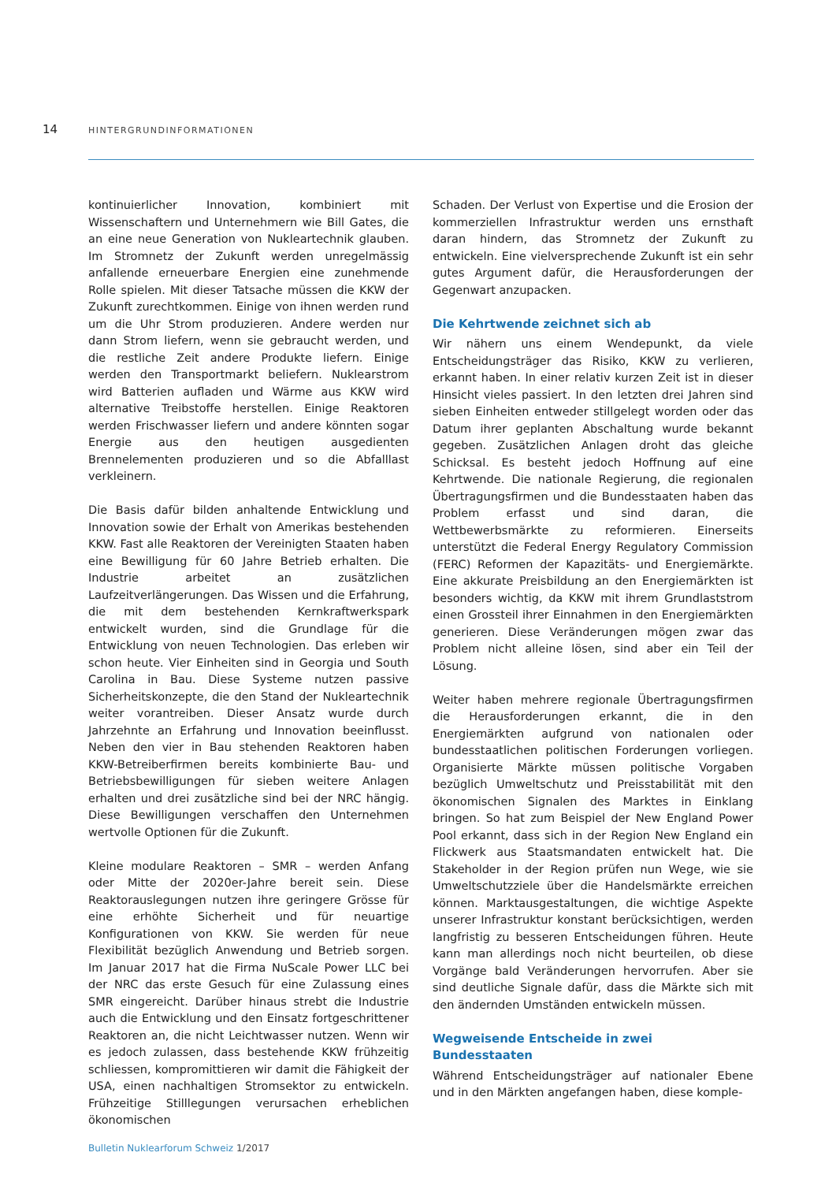14 HINTERGRUNDINFORMATIONEN
kontinuierlicher Innovation, kombiniert mit Wissenschaftern und Unternehmern wie Bill Gates, die an eine neue Generation von Nukleartechnik glauben. Im Stromnetz der Zukunft werden unregelmässig anfallende erneuerbare Energien eine zunehmende Rolle spielen. Mit dieser Tatsache müssen die KKW der Zukunft zurechtkommen. Einige von ihnen werden rund um die Uhr Strom produzieren. Andere werden nur dann Strom liefern, wenn sie gebraucht werden, und die restliche Zeit andere Produkte liefern. Einige werden den Transportmarkt beliefern. Nuklearstrom wird Batterien aufladen und Wärme aus KKW wird alternative Treibstoffe herstellen. Einige Reaktoren werden Frischwasser liefern und andere könnten sogar Energie aus den heutigen ausgedienten Brennelementen produzieren und so die Abfalllast verkleinern.
Die Basis dafür bilden anhaltende Entwicklung und Innovation sowie der Erhalt von Amerikas bestehenden KKW. Fast alle Reaktoren der Vereinigten Staaten haben eine Bewilligung für 60 Jahre Betrieb erhalten. Die Industrie arbeitet an zusätzlichen Laufzeitverlängerungen. Das Wissen und die Erfahrung, die mit dem bestehenden Kernkraftwerkspark entwickelt wurden, sind die Grundlage für die Entwicklung von neuen Technologien. Das erleben wir schon heute. Vier Einheiten sind in Georgia und South Carolina in Bau. Diese Systeme nutzen passive Sicherheitskonzepte, die den Stand der Nukleartechnik weiter vorantreiben. Dieser Ansatz wurde durch Jahrzehnte an Erfahrung und Innovation beeinflusst. Neben den vier in Bau stehenden Reaktoren haben KKW-Betreiberfirmen bereits kombinierte Bau- und Betriebsbewilligungen für sieben weitere Anlagen erhalten und drei zusätzliche sind bei der NRC hängig. Diese Bewilligungen verschaffen den Unternehmen wertvolle Optionen für die Zukunft.
Kleine modulare Reaktoren – SMR – werden Anfang oder Mitte der 2020er-Jahre bereit sein. Diese Reaktorauslegungen nutzen ihre geringere Grösse für eine erhöhte Sicherheit und für neuartige Konfigurationen von KKW. Sie werden für neue Flexibilität bezüglich Anwendung und Betrieb sorgen. Im Januar 2017 hat die Firma NuScale Power LLC bei der NRC das erste Gesuch für eine Zulassung eines SMR eingereicht. Darüber hinaus strebt die Industrie auch die Entwicklung und den Einsatz fortgeschrittener Reaktoren an, die nicht Leichtwasser nutzen. Wenn wir es jedoch zulassen, dass bestehende KKW frühzeitig schliessen, kompromittieren wir damit die Fähigkeit der USA, einen nachhaltigen Stromsektor zu entwickeln. Frühzeitige Stilllegungen verursachen erheblichen ökonomischen
Schaden. Der Verlust von Expertise und die Erosion der kommerziellen Infrastruktur werden uns ernsthaft daran hindern, das Stromnetz der Zukunft zu entwickeln. Eine vielversprechende Zukunft ist ein sehr gutes Argument dafür, die Herausforderungen der Gegenwart anzupacken.
Die Kehrtwende zeichnet sich ab
Wir nähern uns einem Wendepunkt, da viele Entscheidungsträger das Risiko, KKW zu verlieren, erkannt haben. In einer relativ kurzen Zeit ist in dieser Hinsicht vieles passiert. In den letzten drei Jahren sind sieben Einheiten entweder stillgelegt worden oder das Datum ihrer geplanten Abschaltung wurde bekannt gegeben. Zusätzlichen Anlagen droht das gleiche Schicksal. Es besteht jedoch Hoffnung auf eine Kehrtwende. Die nationale Regierung, die regionalen Übertragungsfirmen und die Bundesstaaten haben das Problem erfasst und sind daran, die Wettbewerbsmärkte zu reformieren. Einerseits unterstützt die Federal Energy Regulatory Commission (FERC) Reformen der Kapazitäts- und Energiemärkte. Eine akkurate Preisbildung an den Energiemärkten ist besonders wichtig, da KKW mit ihrem Grundlaststrom einen Grossteil ihrer Einnahmen in den Energiemärkten generieren. Diese Veränderungen mögen zwar das Problem nicht alleine lösen, sind aber ein Teil der Lösung.
Weiter haben mehrere regionale Übertragungsfirmen die Herausforderungen erkannt, die in den Energiemärkten aufgrund von nationalen oder bundesstaatlichen politischen Forderungen vorliegen. Organisierte Märkte müssen politische Vorgaben bezüglich Umweltschutz und Preisstabilität mit den ökonomischen Signalen des Marktes in Einklang bringen. So hat zum Beispiel der New England Power Pool erkannt, dass sich in der Region New England ein Flickwerk aus Staatsmandaten entwickelt hat. Die Stakeholder in der Region prüfen nun Wege, wie sie Umweltschutzziele über die Handelsmärkte erreichen können. Marktausgestaltungen, die wichtige Aspekte unserer Infrastruktur konstant berücksichtigen, werden langfristig zu besseren Entscheidungen führen. Heute kann man allerdings noch nicht beurteilen, ob diese Vorgänge bald Veränderungen hervorrufen. Aber sie sind deutliche Signale dafür, dass die Märkte sich mit den ändernden Umständen entwickeln müssen.
Wegweisende Entscheide in zwei
Bundesstaaten
Während Entscheidungsträger auf nationaler Ebene und in den Märkten angefangen haben, diese komple-
Bulletin Nuklearforum Schweiz 1/2017